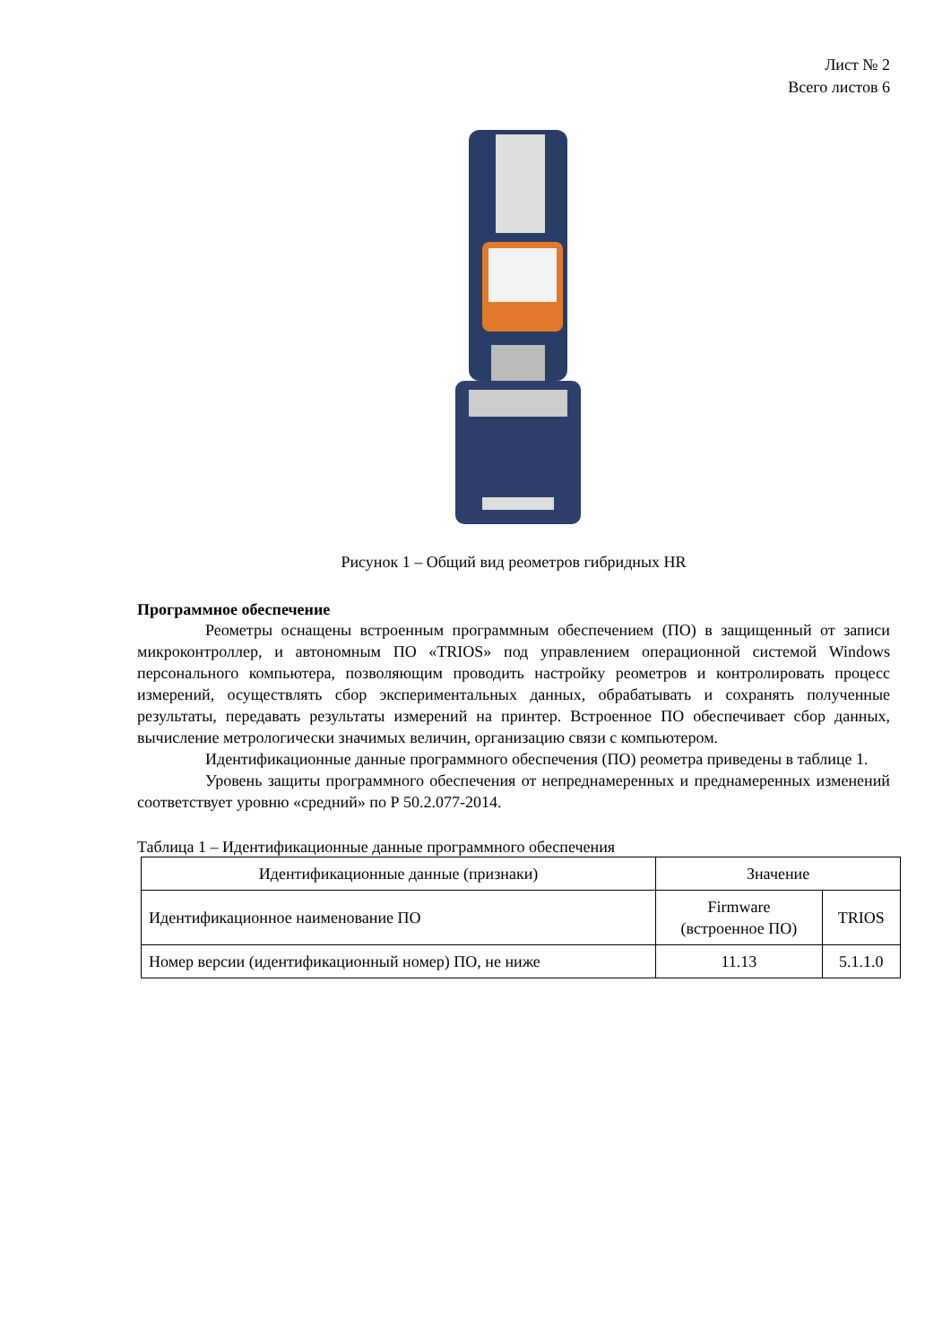Лист № 2
Всего листов 6
Рисунок 1 – Общий вид реометров гибридных HR
Программное обеспечение
Реометры оснащены встроенным программным обеспечением (ПО) в защищенный от записи микроконтроллер, и автономным ПО «TRIOS» под управлением операционной системой Windows персонального компьютера, позволяющим проводить настройку реометров и контролировать процесс измерений, осуществлять сбор экспериментальных данных, обрабатывать и сохранять полученные результаты, передавать результаты измерений на принтер. Встроенное ПО обеспечивает сбор данных, вычисление метрологически значимых величин, организацию связи с компьютером.
Идентификационные данные программного обеспечения (ПО) реометра приведены в таблице 1.
Уровень защиты программного обеспечения от непреднамеренных и преднамеренных изменений соответствует уровню «средний» по Р 50.2.077-2014.
Таблица 1 – Идентификационные данные программного обеспечения
| Идентификационные данные (признаки) | Значение | |
| --- | --- | --- |
| Идентификационное наименование ПО | Firmware (встроенное ПО) | TRIOS |
| Номер версии (идентификационный номер) ПО, не ниже | 11.13 | 5.1.1.0 |